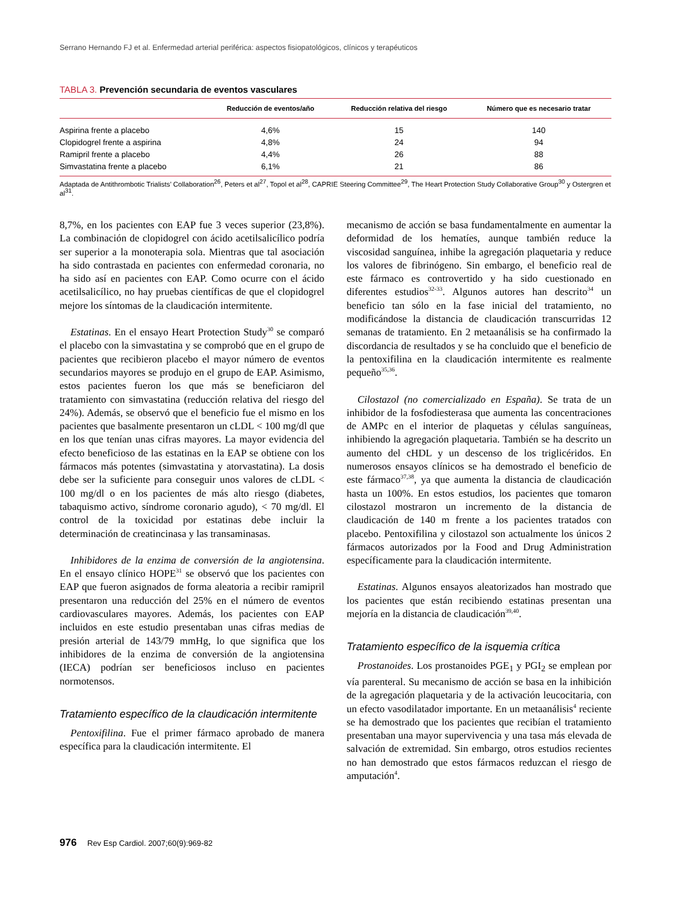Serrano Hernando FJ et al. Enfermedad arterial periférica: aspectos fisiopatológicos, clínicos y terapéuticos
TABLA 3. Prevención secundaria de eventos vasculares
| | Reducción de eventos/año | Reducción relativa del riesgo | Número que es necesario tratar |
| --- | --- | --- | --- |
| Aspirina frente a placebo | 4,6% | 15 | 140 |
| Clopidogrel frente a aspirina | 4,8% | 24 | 94 |
| Ramipril frente a placebo | 4,4% | 26 | 88 |
| Simvastatina frente a placebo | 6,1% | 21 | 86 |
Adaptada de Antithrombotic Trialists’ Collaboration<sup>26</sup>, Peters et al<sup>27</sup>, Topol et al<sup>28</sup>, CAPRIE Steering Committee<sup>29</sup>, The Heart Protection Study Collaborative Group<sup>30</sup> y Ostergren et al<sup>31</sup>.
8,7%, en los pacientes con EAP fue 3 veces superior (23,8%). La combinación de clopidogrel con ácido acetilsalicílico podría ser superior a la monoterapia sola. Mientras que tal asociación ha sido contrastada en pacientes con enfermedad coronaria, no ha sido así en pacientes con EAP. Como ocurre con el ácido acetilsalicílico, no hay pruebas científicas de que el clopidogrel mejore los síntomas de la claudicación intermitente.
Estatinas. En el ensayo Heart Protection Study<sup>30</sup> se comparó el placebo con la simvastatina y se comprobó que en el grupo de pacientes que recibieron placebo el mayor número de eventos secundarios mayores se produjo en el grupo de EAP. Asimismo, estos pacientes fueron los que más se beneficiaron del tratamiento con simvastatina (reducción relativa del riesgo del 24%). Además, se observó que el beneficio fue el mismo en los pacientes que basalmente presentaron un cLDL < 100 mg/dl que en los que tenían unas cifras mayores. La mayor evidencia del efecto beneficioso de las estatinas en la EAP se obtiene con los fármacos más potentes (simvastatina y atorvastatina). La dosis debe ser la suficiente para conseguir unos valores de cLDL < 100 mg/dl o en los pacientes de más alto riesgo (diabetes, tabaquismo activo, síndrome coronario agudo), < 70 mg/dl. El control de la toxicidad por estatinas debe incluir la determinación de creatincinasa y las transaminasas.
Inhibidores de la enzima de conversión de la angiotensina. En el ensayo clínico HOPE<sup>31</sup> se observó que los pacientes con EAP que fueron asignados de forma aleatoria a recibir ramipril presentaron una reducción del 25% en el número de eventos cardiovasculares mayores. Además, los pacientes con EAP incluidos en este estudio presentaban unas cifras medias de presión arterial de 143/79 mmHg, lo que significa que los inhibidores de la enzima de conversión de la angiotensina (IECA) podrían ser beneficiosos incluso en pacientes normotensos.
Tratamiento específico de la claudicación intermitente
Pentoxifilina. Fue el primer fármaco aprobado de manera específica para la claudicación intermitente. El
mecanismo de acción se basa fundamentalmente en aumentar la deformidad de los hematíes, aunque también reduce la viscosidad sanguínea, inhibe la agregación plaquetaria y reduce los valores de fibrinógeno. Sin embargo, el beneficio real de este fármaco es controvertido y ha sido cuestionado en diferentes estudios<sup>32-33</sup>. Algunos autores han descrito<sup>34</sup> un beneficio tan sólo en la fase inicial del tratamiento, no modificándose la distancia de claudicación transcurridas 12 semanas de tratamiento. En 2 metaanálisis se ha confirmado la discordancia de resultados y se ha concluido que el beneficio de la pentoxifilina en la claudicación intermitente es realmente pequeño<sup>35,36</sup>.
Cilostazol (no comercializado en España). Se trata de un inhibidor de la fosfodiesterasa que aumenta las concentraciones de AMPc en el interior de plaquetas y células sanguíneas, inhibiendo la agregación plaquetaria. También se ha descrito un aumento del cHDL y un descenso de los triglicéridos. En numerosos ensayos clínicos se ha demostrado el beneficio de este fármaco<sup>37,38</sup>, ya que aumenta la distancia de claudicación hasta un 100%. En estos estudios, los pacientes que tomaron cilostazol mostraron un incremento de la distancia de claudicación de 140 m frente a los pacientes tratados con placebo. Pentoxifilina y cilostazol son actualmente los únicos 2 fármacos autorizados por la Food and Drug Administration específicamente para la claudicación intermitente.
Estatinas. Algunos ensayos aleatorizados han mostrado que los pacientes que están recibiendo estatinas presentan una mejoría en la distancia de claudicación<sup>39,40</sup>.
Tratamiento específico de la isquemia crítica
Prostanoides. Los prostanoides PGE<sub>1</sub> y PGI<sub>2</sub> se emplean por vía parenteral. Su mecanismo de acción se basa en la inhibición de la agregación plaquetaria y de la activación leucocitaria, con un efecto vasodilatador importante. En un metaanálisis<sup>4</sup> reciente se ha demostrado que los pacientes que recibían el tratamiento presentaban una mayor supervivencia y una tasa más elevada de salvación de extremidad. Sin embargo, otros estudios recientes no han demostrado que estos fármacos reduzcan el riesgo de amputación<sup>4</sup>.
976 Rev Esp Cardiol. 2007;60(9):969-82